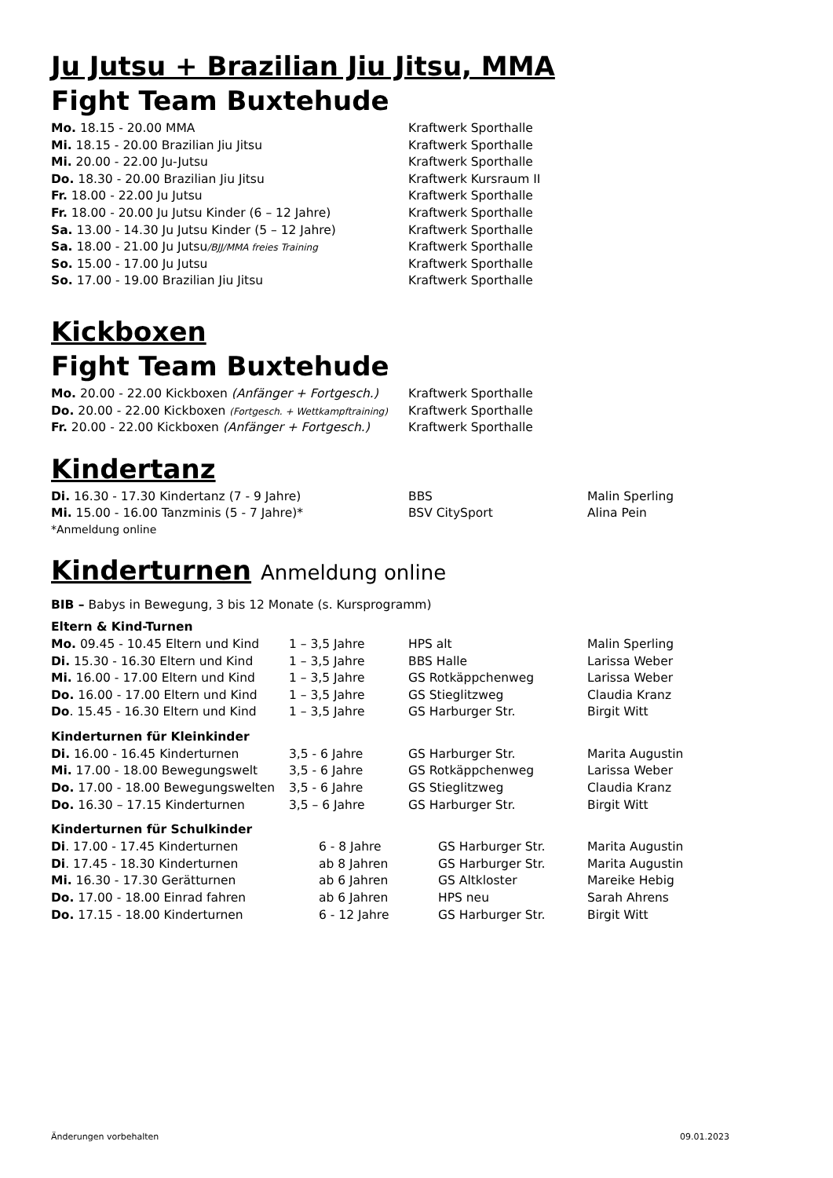Ju Jutsu + Brazilian Jiu Jitsu, MMA
Fight Team Buxtehude
| Mo. 18.15 - 20.00 MMA | Kraftwerk Sporthalle |
| Mi. 18.15 - 20.00 Brazilian Jiu Jitsu | Kraftwerk Sporthalle |
| Mi. 20.00 - 22.00 Ju-Jutsu | Kraftwerk Sporthalle |
| Do. 18.30 - 20.00 Brazilian Jiu Jitsu | Kraftwerk Kursraum II |
| Fr. 18.00 - 22.00 Ju Jutsu | Kraftwerk Sporthalle |
| Fr. 18.00 - 20.00 Ju Jutsu Kinder (6 – 12 Jahre) | Kraftwerk Sporthalle |
| Sa. 13.00 - 14.30 Ju Jutsu Kinder (5 – 12 Jahre) | Kraftwerk Sporthalle |
| Sa. 18.00 - 21.00 Ju Jutsu /BJJ/MMA freies Training | Kraftwerk Sporthalle |
| So. 15.00 - 17.00 Ju Jutsu | Kraftwerk Sporthalle |
| So. 17.00 - 19.00 Brazilian Jiu Jitsu | Kraftwerk Sporthalle |
Kickboxen
Fight Team Buxtehude
| Mo. 20.00 - 22.00 Kickboxen (Anfänger + Fortgesch.) | Kraftwerk Sporthalle |
| Do. 20.00 - 22.00 Kickboxen (Fortgesch. + Wettkampftraining) | Kraftwerk Sporthalle |
| Fr. 20.00 - 22.00 Kickboxen (Anfänger + Fortgesch.) | Kraftwerk Sporthalle |
Kindertanz
| Di. 16.30 - 17.30 Kindertanz (7 - 9 Jahre) | BBS | Malin Sperling |
| Mi. 15.00 - 16.00 Tanzminis (5 - 7 Jahre)* | BSV CitySport | Alina Pein |
*Anmeldung online
Kinderturnen Anmeldung online
BIB – Babys in Bewegung, 3 bis 12 Monate (s. Kursprogramm)
Eltern & Kind-Turnen
| Mo. 09.45 - 10.45 Eltern und Kind | 1 – 3,5 Jahre | HPS alt | Malin Sperling |
| Di. 15.30 - 16.30 Eltern und Kind | 1 – 3,5 Jahre | BBS Halle | Larissa Weber |
| Mi. 16.00 - 17.00 Eltern und Kind | 1 – 3,5 Jahre | GS Rotkäppchenweg | Larissa Weber |
| Do. 16.00 - 17.00 Eltern und Kind | 1 – 3,5 Jahre | GS Stieglitzweg | Claudia Kranz |
| Do . 15.45 - 16.30 Eltern und Kind | 1 – 3,5 Jahre | GS Harburger Str. | Birgit Witt |
Kinderturnen für Kleinkinder
| Di. 16.00 - 16.45 Kinderturnen | 3,5 - 6 Jahre | GS Harburger Str. | Marita Augustin |
| Mi. 17.00 - 18.00 Bewegungswelt | 3,5 - 6 Jahre | GS Rotkäppchenweg | Larissa Weber |
| Do. 17.00 - 18.00 Bewegungswelten | 3,5 - 6 Jahre | GS Stieglitzweg | Claudia Kranz |
| Do. 16.30 – 17.15 Kinderturnen | 3,5 – 6 Jahre | GS Harburger Str. | Birgit Witt |
Kinderturnen für Schulkinder
| Di . 17.00 - 17.45 Kinderturnen | 6 - 8 Jahre | GS Harburger Str. | Marita Augustin |
| Di . 17.45 - 18.30 Kinderturnen | ab 8 Jahren | GS Harburger Str. | Marita Augustin |
| Mi. 16.30 - 17.30 Gerätturnen | ab 6 Jahren | GS Altkloster | Mareike Hebig |
| Do. 17.00 - 18.00 Einrad fahren | ab 6 Jahren | HPS neu | Sarah Ahrens |
| Do. 17.15 - 18.00 Kinderturnen | 6 - 12 Jahre | GS Harburger Str. | Birgit Witt |
Änderungen vorbehalten 09.01.2023